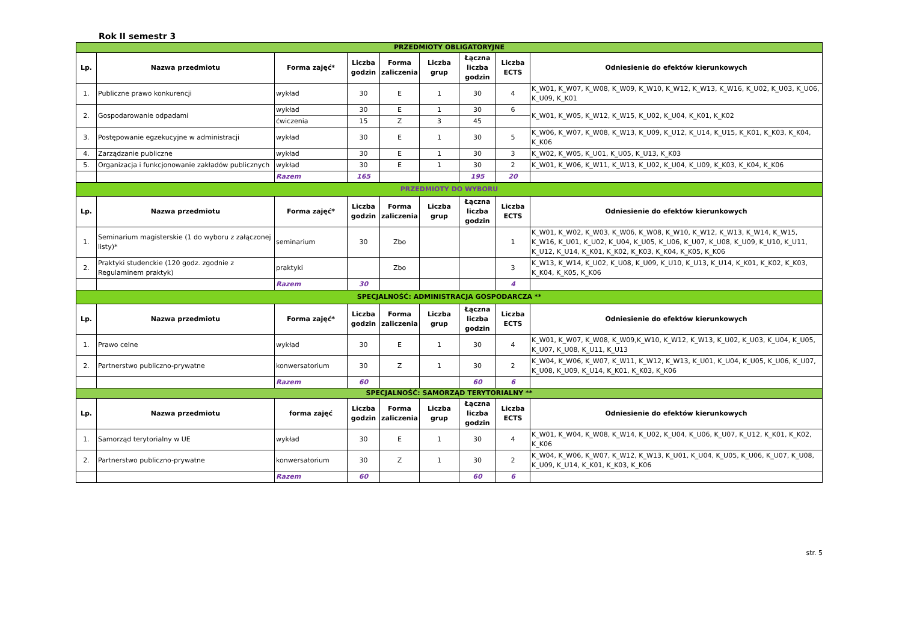Rok II semestr 3
| PRZEDMIOTY OBLIGATORYJNE | | | | | | | | |
| Lp. | Nazwa przedmiotu | Forma zajęć* | Liczba godzin | Forma zaliczenia | Liczba grup | Łączna liczba godzin | Liczba ECTS | Odniesienie do efektów kierunkowych |
| 1. | Publiczne prawo konkurencji | wykład | 30 | E | 1 | 30 | 4 | K_W01, K_W07, K_W08, K_W09, K_W10, K_W12, K_W13, K_W16, K_U02, K_U03, K_U06, K_U09, K_K01 |
| 2. | Gospodarowanie odpadami | wykład | 30 | E | 1 | 30 | 6 | K_W01, K_W05, K_W12, K_W15, K_U02, K_U04, K_K01, K_K02 |
| | | ćwiczenia | 15 | Z | 3 | 45 | | |
| 3. | Postępowanie egzekucyjne w administracji | wykład | 30 | E | 1 | 30 | 5 | K_W06, K_W07, K_W08, K_W13, K_U09, K_U12, K_U14, K_U15, K_K01, K_K03, K_K04, K_K06 |
| 4. | Zarządzanie publiczne | wykład | 30 | E | 1 | 30 | 3 | K_W02, K_W05, K_U01, K_U05, K_U13, K_K03 |
| 5. | Organizacja i funkcjonowanie zakładów publicznych | wykład | 30 | E | 1 | 30 | 2 | K_W01, K_W06, K_W11, K_W13, K_U02, K_U04, K_U09, K_K03, K_K04, K_K06 |
| | | Razem | 165 | | | 195 | 20 | |
| PRZEDMIOTY DO WYBORU | | | | | | | | |
| Lp. | Nazwa przedmiotu | Forma zajęć* | Liczba godzin | Forma zaliczenia | Liczba grup | Łączna liczba godzin | Liczba ECTS | Odniesienie do efektów kierunkowych |
| 1. | Seminarium magisterskie (1 do wyboru z załączonej listy)* | seminarium | 30 | Zbo | | | 1 | K_W01, K_W02, K_W03, K_W06, K_W08, K_W10, K_W12, K_W13, K_W14, K_W15, K_W16, K_U01, K_U02, K_U04, K_U05, K_U06, K_U07, K_U08, K_U09, K_U10, K_U11, K_U12, K_U14, K_K01, K_K02, K_K03, K_K04, K_K05, K_K06 |
| 2. | Praktyki studenckie (120 godz. zgodnie z Regulaminem praktyk) | praktyki | | Zbo | | | 3 | K_W13, K_W14, K_U02, K_U08, K_U09, K_U10, K_U13, K_U14, K_K01, K_K02, K_K03, K_K04, K_K05, K_K06 |
| | | Razem | 30 | | | | 4 | |
| SPECJALNOŚĆ: ADMINISTRACJA GOSPODARCZA ** | | | | | | | | |
| Lp. | Nazwa przedmiotu | Forma zajęć* | Liczba godzin | Forma zaliczenia | Liczba grup | Łączna liczba godzin | Liczba ECTS | Odniesienie do efektów kierunkowych |
| 1. | Prawo celne | wykład | 30 | E | 1 | 30 | 4 | K_W01, K_W07, K_W08, K_W09,K_W10, K_W12, K_W13, K_U02, K_U03, K_U04, K_U05, K_U07, K_U08, K_U11, K_U13 |
| 2. | Partnerstwo publiczno-prywatne | konwersatorium | 30 | Z | 1 | 30 | 2 | K_W04, K_W06, K_W07, K_W11, K_W12, K_W13, K_U01, K_U04, K_U05, K_U06, K_U07, K_U08, K_U09, K_U14, K_K01, K_K03, K_K06 |
| | | Razem | 60 | | | 60 | 6 | |
| SPECJALNOŚĆ: SAMORZĄD TERYTORIALNY ** | | | | | | | | |
| Lp. | Nazwa przedmiotu | forma zajęć | Liczba godzin | Forma zaliczenia | Liczba grup | Łączna liczba godzin | Liczba ECTS | Odniesienie do efektów kierunkowych |
| 1. | Samorząd terytorialny w UE | wykład | 30 | E | 1 | 30 | 4 | K_W01, K_W04, K_W08, K_W14, K_U02, K_U04, K_U06, K_U07, K_U12, K_K01, K_K02, K_K06 |
| 2. | Partnerstwo publiczno-prywatne | konwersatorium | 30 | Z | 1 | 30 | 2 | K_W04, K_W06, K_W07, K_W12, K_W13, K_U01, K_U04, K_U05, K_U06, K_U07, K_U08, K_U09, K_U14, K_K01, K_K03, K_K06 |
| | | Razem | 60 | | | 60 | 6 | |
str. 5